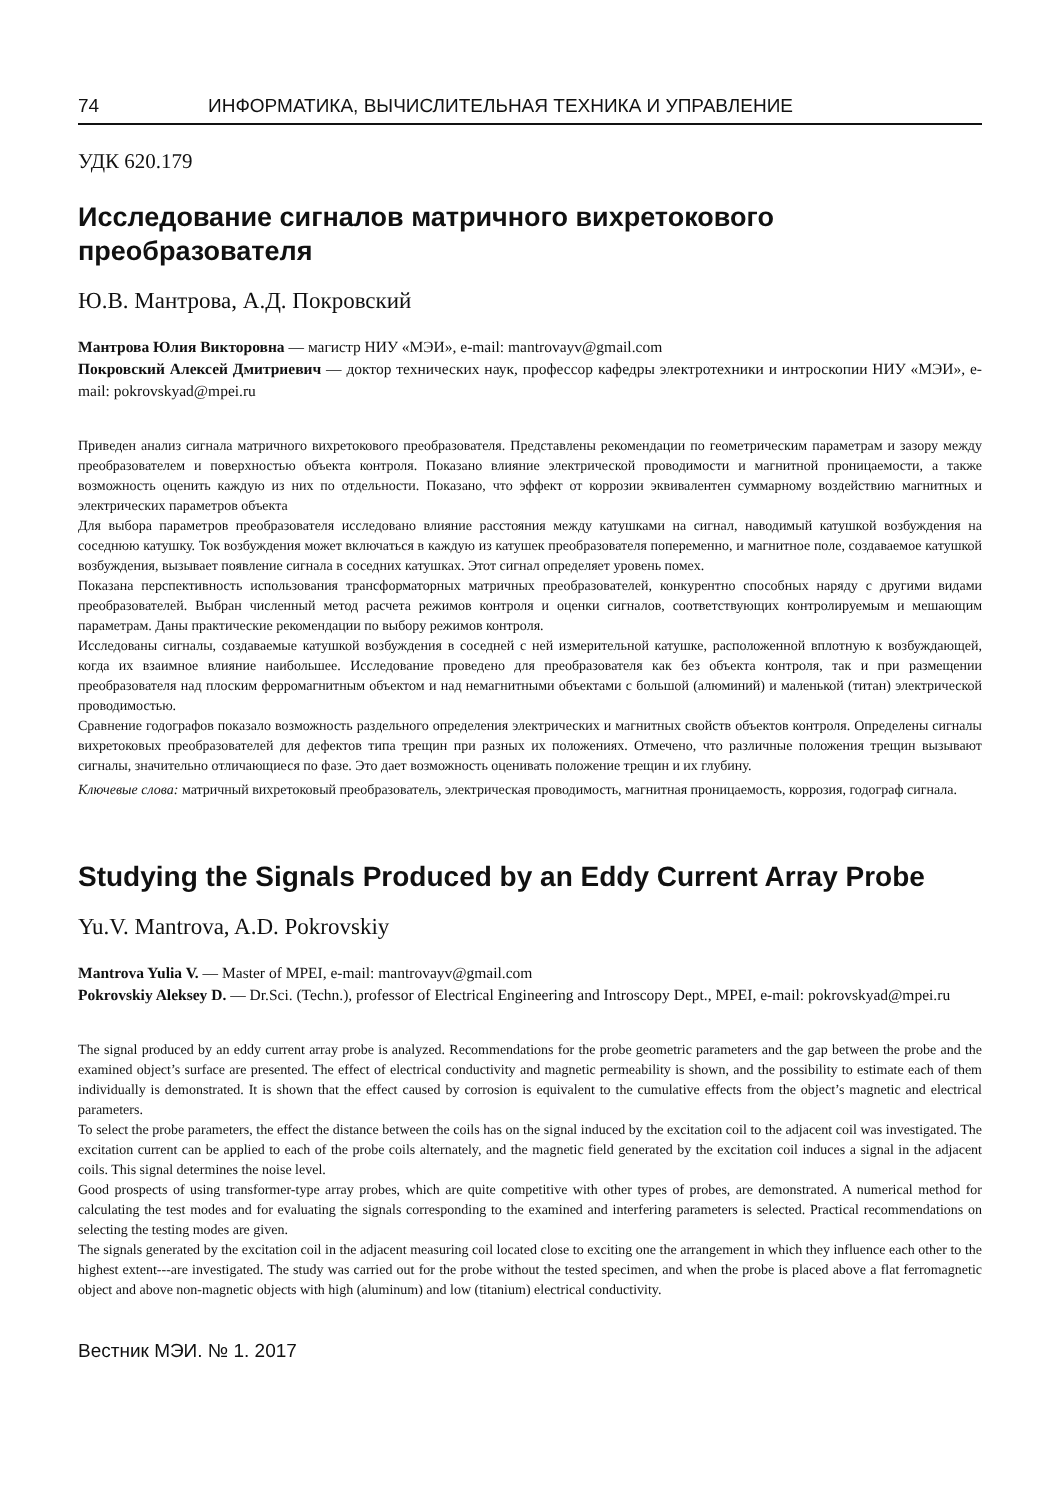74 ИНФОРМАТИКА, ВЫЧИСЛИТЕЛЬНАЯ ТЕХНИКА И УПРАВЛЕНИЕ
УДК 620.179
Исследование сигналов матричного вихретокового преобразователя
Ю.В. Мантрова, А.Д. Покровский
Мантрова Юлия Викторовна — магистр НИУ «МЭИ», e-mail: mantrovayv@gmail.com
Покровский Алексей Дмитриевич — доктор технических наук, профессор кафедры электротехники и интроскопии НИУ «МЭИ», e-mail: pokrovskyad@mpei.ru
Приведен анализ сигнала матричного вихретокового преобразователя. Представлены рекомендации по геометрическим параметрам и зазору между преобразователем и поверхностью объекта контроля. Показано влияние электрической проводимости и магнитной проницаемости, а также возможность оценить каждую из них по отдельности. Показано, что эффект от коррозии эквивалентен суммарному воздействию магнитных и электрических параметров объекта
Для выбора параметров преобразователя исследовано влияние расстояния между катушками на сигнал, наводимый катушкой возбуждения на соседнюю катушку. Ток возбуждения может включаться в каждую из катушек преобразователя попеременно, и магнитное поле, создаваемое катушкой возбуждения, вызывает появление сигнала в соседних катушках. Этот сигнал определяет уровень помех.
Показана перспективность использования трансформаторных матричных преобразователей, конкурентно способных наряду с другими видами преобразователей. Выбран численный метод расчета режимов контроля и оценки сигналов, соответствующих контролируемым и мешающим параметрам. Даны практические рекомендации по выбору режимов контроля.
Исследованы сигналы, создаваемые катушкой возбуждения в соседней с ней измерительной катушке, расположенной вплотную к возбуждающей, когда их взаимное влияние наибольшее. Исследование проведено для преобразователя как без объекта контроля, так и при размещении преобразователя над плоским ферромагнитным объектом и над немагнитными объектами с большой (алюминий) и маленькой (титан) электрической проводимостью.
Сравнение годографов показало возможность раздельного определения электрических и магнитных свойств объектов контроля. Определены сигналы вихретоковых преобразователей для дефектов типа трещин при разных их положениях. Отмечено, что различные положения трещин вызывают сигналы, значительно отличающиеся по фазе. Это дает возможность оценивать положение трещин и их глубину.
Ключевые слова: матричный вихретоковый преобразователь, электрическая проводимость, магнитная проницаемость, коррозия, годограф сигнала.
Studying the Signals Produced by an Eddy Current Array Probe
Yu.V. Mantrova, A.D. Pokrovskiy
Mantrova Yulia V. — Master of MPEI, e-mail: mantrovayv@gmail.com
Pokrovskiy Aleksey D. — Dr.Sci. (Techn.), professor of Electrical Engineering and Introscopy Dept., MPEI, e-mail: pokrovskyad@mpei.ru
The signal produced by an eddy current array probe is analyzed. Recommendations for the probe geometric parameters and the gap between the probe and the examined object’s surface are presented. The effect of electrical conductivity and magnetic permeability is shown, and the possibility to estimate each of them individually is demonstrated. It is shown that the effect caused by corrosion is equivalent to the cumulative effects from the object’s magnetic and electrical parameters.
To select the probe parameters, the effect the distance between the coils has on the signal induced by the excitation coil to the adjacent coil was investigated. The excitation current can be applied to each of the probe coils alternately, and the magnetic field generated by the excitation coil induces a signal in the adjacent coils. This signal determines the noise level.
Good prospects of using transformer-type array probes, which are quite competitive with other types of probes, are demonstrated. A numerical method for calculating the test modes and for evaluating the signals corresponding to the examined and interfering parameters is selected. Practical recommendations on selecting the testing modes are given.
The signals generated by the excitation coil in the adjacent measuring coil located close to exciting one the arrangement in which they influence each other to the highest extent---are investigated. The study was carried out for the probe without the tested specimen, and when the probe is placed above a flat ferromagnetic object and above non-magnetic objects with high (aluminum) and low (titanium) electrical conductivity.
Вестник МЭИ. № 1. 2017